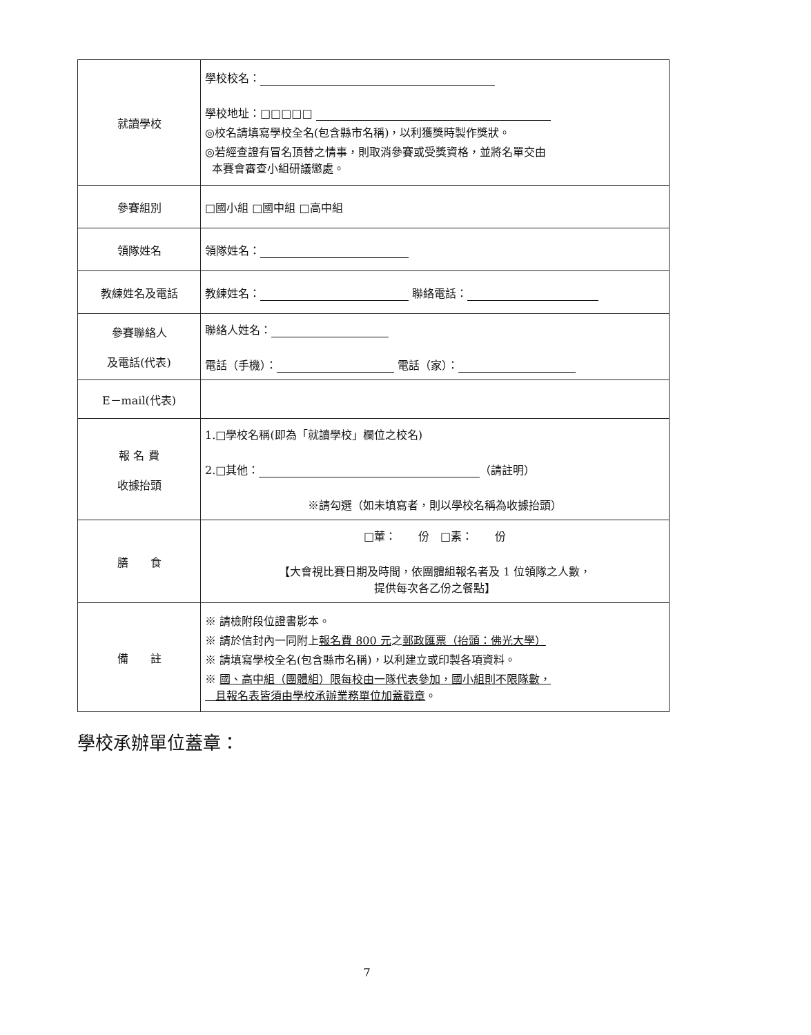| 就讀學校 | 學校校名： 學校地址：□□□□□ ◎校名請填寫學校全名(包含縣市名稱)，以利獲獎時製作獎狀。 ◎若經查證有冒名頂替之情事，則取消參賽或受獎資格，並將名單交由 本賽會審查小組研議懲處。 |
| 參賽組別 | □國小組 □國中組 □高中組 |
| 領隊姓名 | 領隊姓名： |
| 教練姓名及電話 | 教練姓名： 聯絡電話： |
| 參賽聯絡人 及電話(代表) | 聯絡人姓名： 電話（手機）： 電話（家）： |
| E－mail(代表) | |
| 報 名 費 收據抬頭 | 1.□學校名稱(即為「就讀學校」欄位之校名) 2.□其他： （請註明） ※請勾選（如未填寫者，則以學校名稱為收據抬頭） |
| 膳 食 | □葷： 份 □素： 份 【大會視比賽日期及時間，依團體組報名者及 1 位領隊之人數， 提供每次各乙份之餐點】 |
| 備 註 | ※ 請檢附段位證書影本。 ※ 請於信封內一同附上 報名費 800 元 之 郵政匯票（抬頭：佛光大學） ※ 請填寫學校全名(包含縣市名稱)，以利建立或印製各項資料。 ※ 國、高中組（團體組）限每校由一隊代表參加，國小組則不限隊數， 且報名表皆須由學校承辦業務單位加蓋戳章 。 |
學校承辦單位蓋章：
7